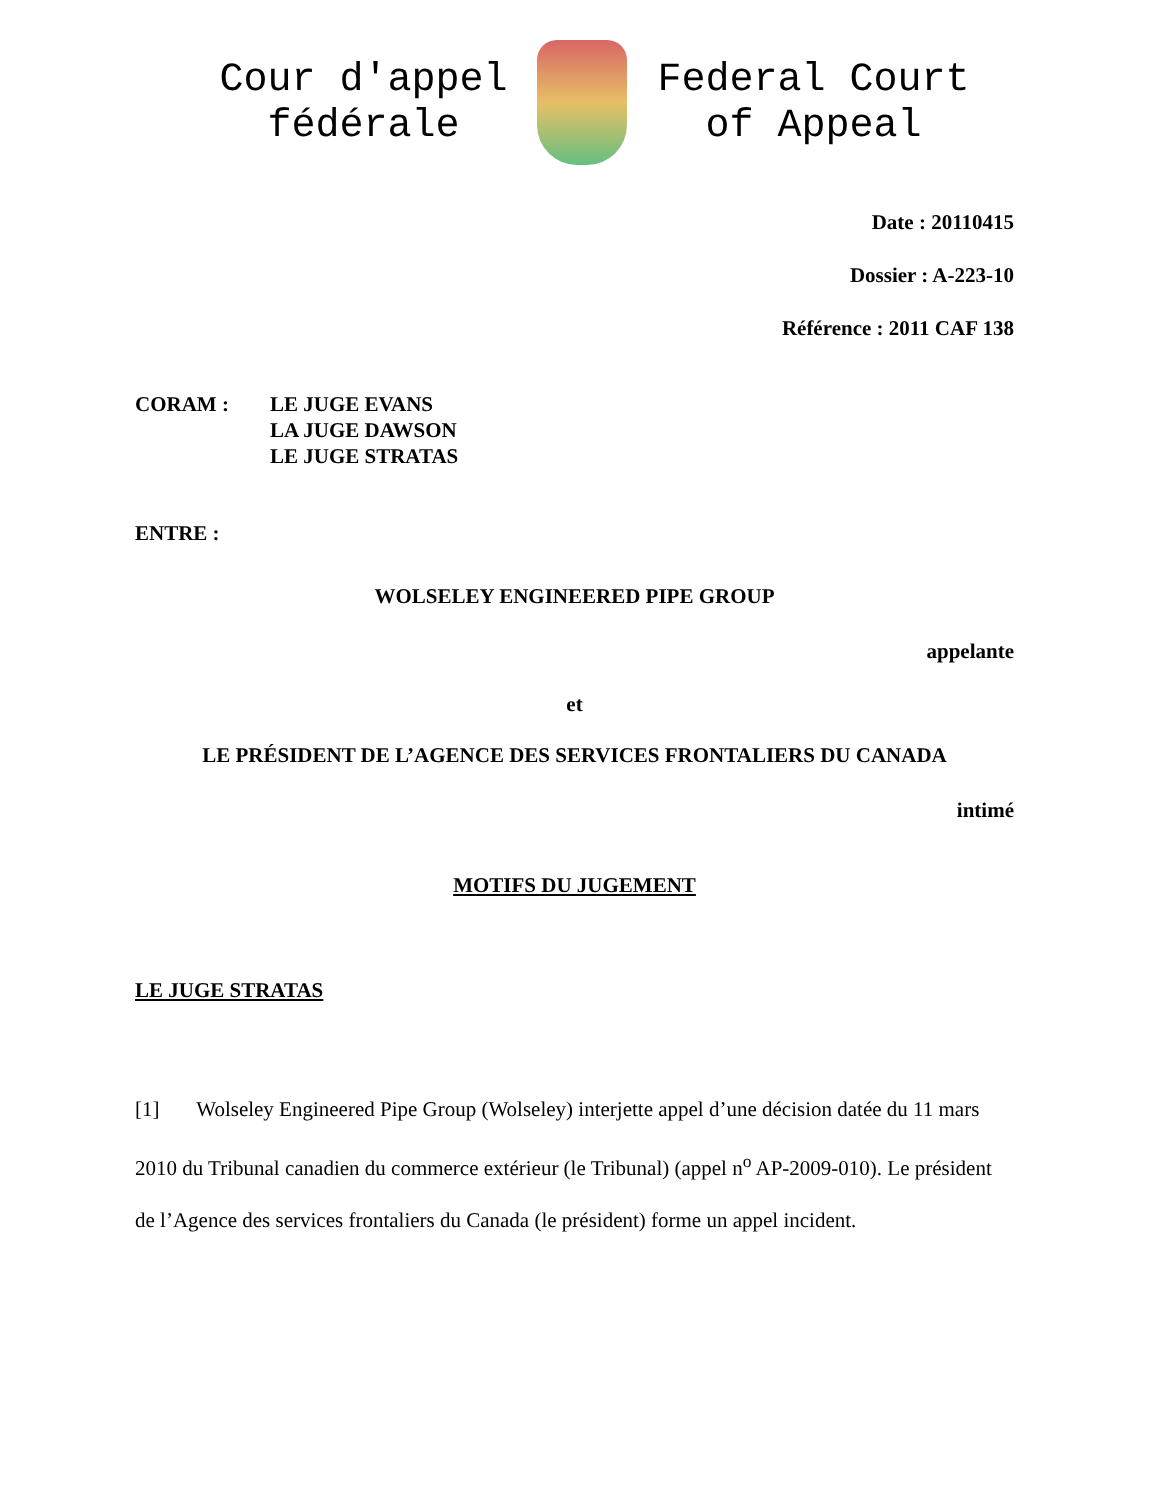Cour d'appel
fédérale
Federal Court
of Appeal
Date : 20110415
Dossier : A-223-10
Référence : 2011 CAF 138
CORAM : LE JUGE EVANS
LA JUGE DAWSON
LE JUGE STRATAS
ENTRE :
WOLSELEY ENGINEERED PIPE GROUP
appelante
et
LE PRÉSIDENT DE L’AGENCE DES SERVICES FRONTALIERS DU CANADA
intimé
MOTIFS DU JUGEMENT
LE JUGE STRATAS
[1] Wolseley Engineered Pipe Group (Wolseley) interjette appel d’une décision datée du 11 mars 2010 du Tribunal canadien du commerce extérieur (le Tribunal) (appel n<sup>o</sup> AP-2009-010). Le président de l’Agence des services frontaliers du Canada (le président) forme un appel incident.